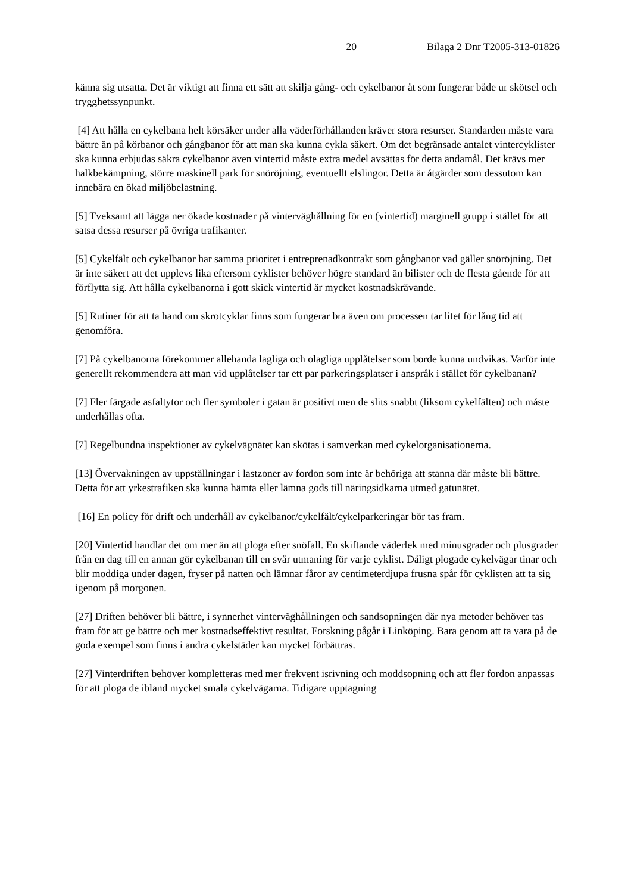20 Bilaga 2 Dnr T2005-313-01826
känna sig utsatta. Det är viktigt att finna ett sätt att skilja gång- och cykelbanor åt som fungerar både ur skötsel och trygghetssynpunkt.
[4] Att hålla en cykelbana helt körsäker under alla väderförhållanden kräver stora resurser. Standarden måste vara bättre än på körbanor och gångbanor för att man ska kunna cykla säkert. Om det begränsade antalet vintercyklister ska kunna erbjudas säkra cykelbanor även vintertid måste extra medel avsättas för detta ändamål. Det krävs mer halkbekämpning, större maskinell park för snöröjning, eventuellt elslingor. Detta är åtgärder som dessutom kan innebära en ökad miljöbelastning.
[5] Tveksamt att lägga ner ökade kostnader på vinterväghållning för en (vintertid) marginell grupp i stället för att satsa dessa resurser på övriga trafikanter.
[5] Cykelfält och cykelbanor har samma prioritet i entreprenadkontrakt som gångbanor vad gäller snöröjning. Det är inte säkert att det upplevs lika eftersom cyklister behöver högre standard än bilister och de flesta gående för att förflytta sig. Att hålla cykelbanorna i gott skick vintertid är mycket kostnadskrävande.
[5] Rutiner för att ta hand om skrotcyklar finns som fungerar bra även om processen tar litet för lång tid att genomföra.
[7] På cykelbanorna förekommer allehanda lagliga och olagliga upplåtelser som borde kunna undvikas. Varför inte generellt rekommendera att man vid upplåtelser tar ett par parkeringsplatser i anspråk i stället för cykelbanan?
[7] Fler färgade asfaltytor och fler symboler i gatan är positivt men de slits snabbt (liksom cykelfälten) och måste underhållas ofta.
[7] Regelbundna inspektioner av cykelvägnätet kan skötas i samverkan med cykelorganisationerna.
[13] Övervakningen av uppställningar i lastzoner av fordon som inte är behöriga att stanna där måste bli bättre. Detta för att yrkestrafiken ska kunna hämta eller lämna gods till näringsidkarna utmed gatunätet.
[16] En policy för drift och underhåll av cykelbanor/cykelfält/cykelparkeringar bör tas fram.
[20] Vintertid handlar det om mer än att ploga efter snöfall. En skiftande väderlek med minusgrader och plusgrader från en dag till en annan gör cykelbanan till en svår utmaning för varje cyklist. Dåligt plogade cykelvägar tinar och blir moddiga under dagen, fryser på natten och lämnar fåror av centimeterdjupa frusna spår för cyklisten att ta sig igenom på morgonen.
[27] Driften behöver bli bättre, i synnerhet vinterväghållningen och sandsopningen där nya metoder behöver tas fram för att ge bättre och mer kostnadseffektivt resultat. Forskning pågår i Linköping. Bara genom att ta vara på de goda exempel som finns i andra cykelstäder kan mycket förbättras.
[27] Vinterdriften behöver kompletteras med mer frekvent isrivning och moddsopning och att fler fordon anpassas för att ploga de ibland mycket smala cykelvägarna. Tidigare upptagning